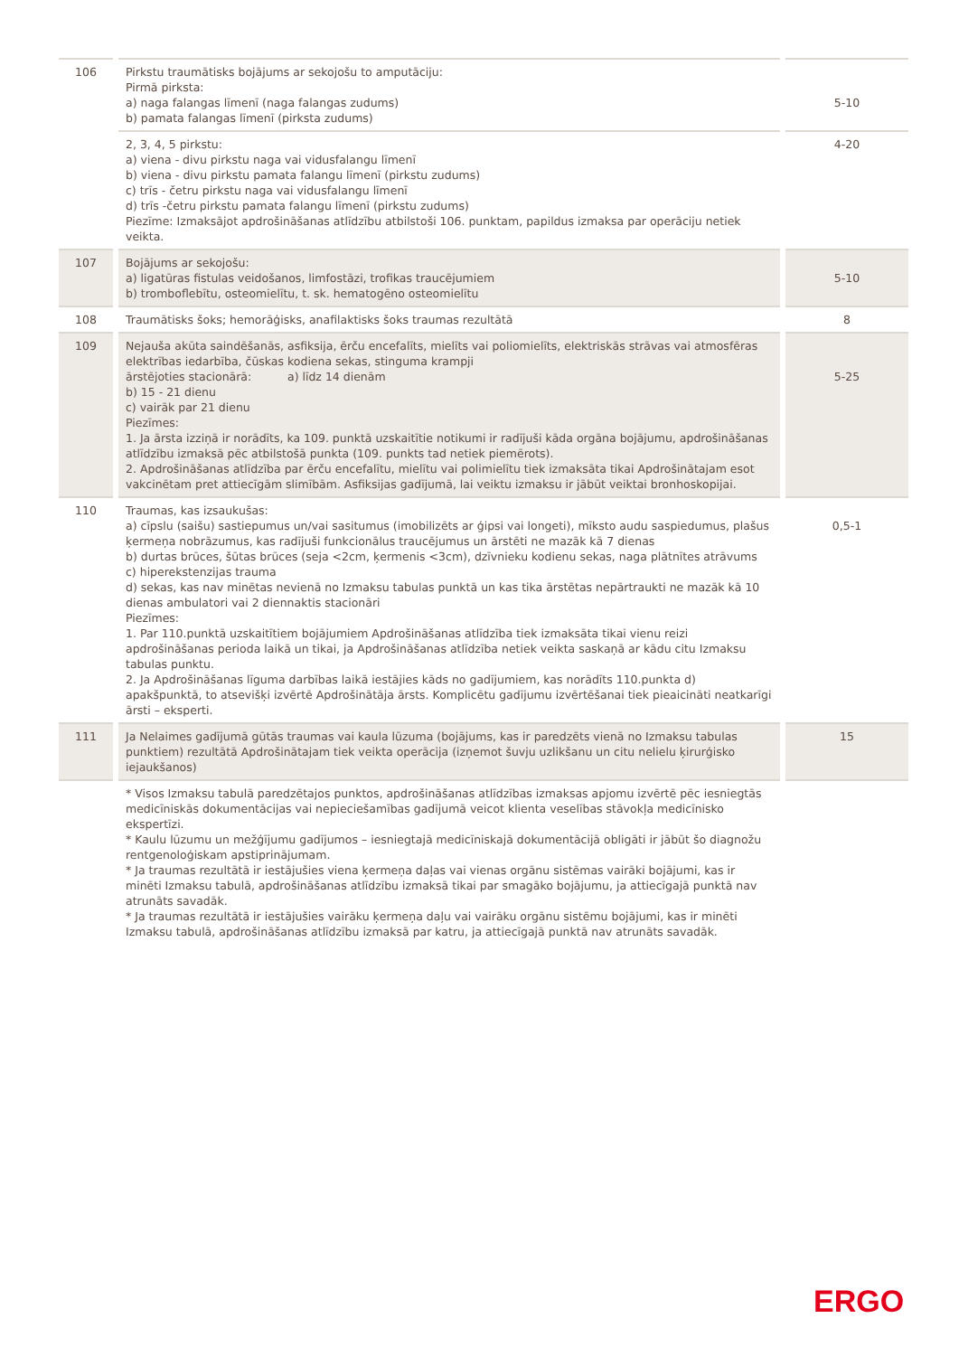| 106 | | Pirkstu traumātisks bojājums ar sekojošu to amputāciju: Pirmā pirksta: a) naga falangas līmenī (naga falangas zudums) b) pamata falangas līmenī (pirksta zudums) | | 5-10 |
| | | 2, 3, 4, 5 pirkstu: a) viena - divu pirkstu naga vai vidusfalangu līmenī b) viena - divu pirkstu pamata falangu līmenī (pirkstu zudums) c) trīs - četru pirkstu naga vai vidusfalangu līmenī d) trīs -četru pirkstu pamata falangu līmenī (pirkstu zudums) Piezīme: Izmaksājot apdrošināšanas atlīdzību atbilstoši 106. punktam, papildus izmaksa par operāciju netiek veikta. | | 4-20 |
| 107 | | Bojājums ar sekojošu: a) ligatūras fistulas veidošanos, limfostāzi, trofikas traucējumiem b) tromboflebītu, osteomielītu, t. sk. hematogēno osteomielītu | | 5-10 |
| 108 | | Traumātisks šoks; hemorāģisks, anafilaktisks šoks traumas rezultātā | | 8 |
| 109 | | Nejauša akūta saindēšanās, asfiksija, ērču encefalīts, mielīts vai poliomielīts, elektriskās strāvas vai atmosfēras elektrības iedarbība, čūskas kodiena sekas, stinguma krampji ārstējoties stacionārā: a) līdz 14 dienām b) 15 - 21 dienu c) vairāk par 21 dienu Piezīmes: 1. Ja ārsta izziņā ir norādīts, ka 109. punktā uzskaitītie notikumi ir radījuši kāda orgāna bojājumu, apdrošināšanas atlīdzību izmaksā pēc atbilstošā punkta (109. punkts tad netiek piemērots). 2. Apdrošināšanas atlīdzība par ērču encefalītu, mielītu vai polimielītu tiek izmaksāta tikai Apdrošinātajam esot vakcinētam pret attiecīgām slimībām. Asfiksijas gadījumā, lai veiktu izmaksu ir jābūt veiktai bronhoskopijai. | | 5-25 |
| 110 | | Traumas, kas izsaukušas: a) cīpslu (saišu) sastiepumus un/vai sasitumus (imobilizēts ar ģipsi vai longeti), mīksto audu saspiedumus, plašus ķermeņa nobrāzumus, kas radījuši funkcionālus traucējumus un ārstēti ne mazāk kā 7 dienas b) durtas brūces, šūtas brūces (seja <2cm, ķermenis <3cm), dzīvnieku kodienu sekas, naga plātnītes atrāvums c) hiperekstenzijas trauma d) sekas, kas nav minētas nevienā no Izmaksu tabulas punktā un kas tika ārstētas nepārtraukti ne mazāk kā 10 dienas ambulatori vai 2 diennaktis stacionāri Piezīmes: 1. Par 110.punktā uzskaitītiem bojājumiem Apdrošināšanas atlīdzība tiek izmaksāta tikai vienu reizi apdrošināšanas perioda laikā un tikai, ja Apdrošināšanas atlīdzība netiek veikta saskaņā ar kādu citu Izmaksu tabulas punktu. 2. Ja Apdrošināšanas līguma darbības laikā iestājies kāds no gadījumiem, kas norādīts 110.punkta d) apakšpunktā, to atsevišķi izvērtē Apdrošinātāja ārsts. Komplicētu gadījumu izvērtēšanai tiek pieaicināti neatkarīgi ārsti – eksperti. | | 0,5-1 |
| 111 | | Ja Nelaimes gadījumā gūtās traumas vai kaula lūzuma (bojājums, kas ir paredzēts vienā no Izmaksu tabulas punktiem) rezultātā Apdrošinātajam tiek veikta operācija (izņemot šuvju uzlikšanu un citu nelielu ķirurģisko iejaukšanos) | | 15 |
| | | * Visos Izmaksu tabulā paredzētajos punktos, apdrošināšanas atlīdzības izmaksas apjomu izvērtē pēc iesniegtās medicīniskās dokumentācijas vai nepieciešamības gadījumā veicot klienta veselības stāvokļa medicīnisko ekspertīzi. * Kaulu lūzumu un mežģījumu gadījumos – iesniegtajā medicīniskajā dokumentācijā obligāti ir jābūt šo diagnožu rentgenoloģiskam apstiprinājumam. * Ja traumas rezultātā ir iestājušies viena ķermeņa daļas vai vienas orgānu sistēmas vairāki bojājumi, kas ir minēti Izmaksu tabulā, apdrošināšanas atlīdzību izmaksā tikai par smagāko bojājumu, ja attiecīgajā punktā nav atrunāts savadāk. * Ja traumas rezultātā ir iestājušies vairāku ķermeņa daļu vai vairāku orgānu sistēmu bojājumi, kas ir minēti Izmaksu tabulā, apdrošināšanas atlīdzību izmaksā par katru, ja attiecīgajā punktā nav atrunāts savadāk. | | |
ERGO